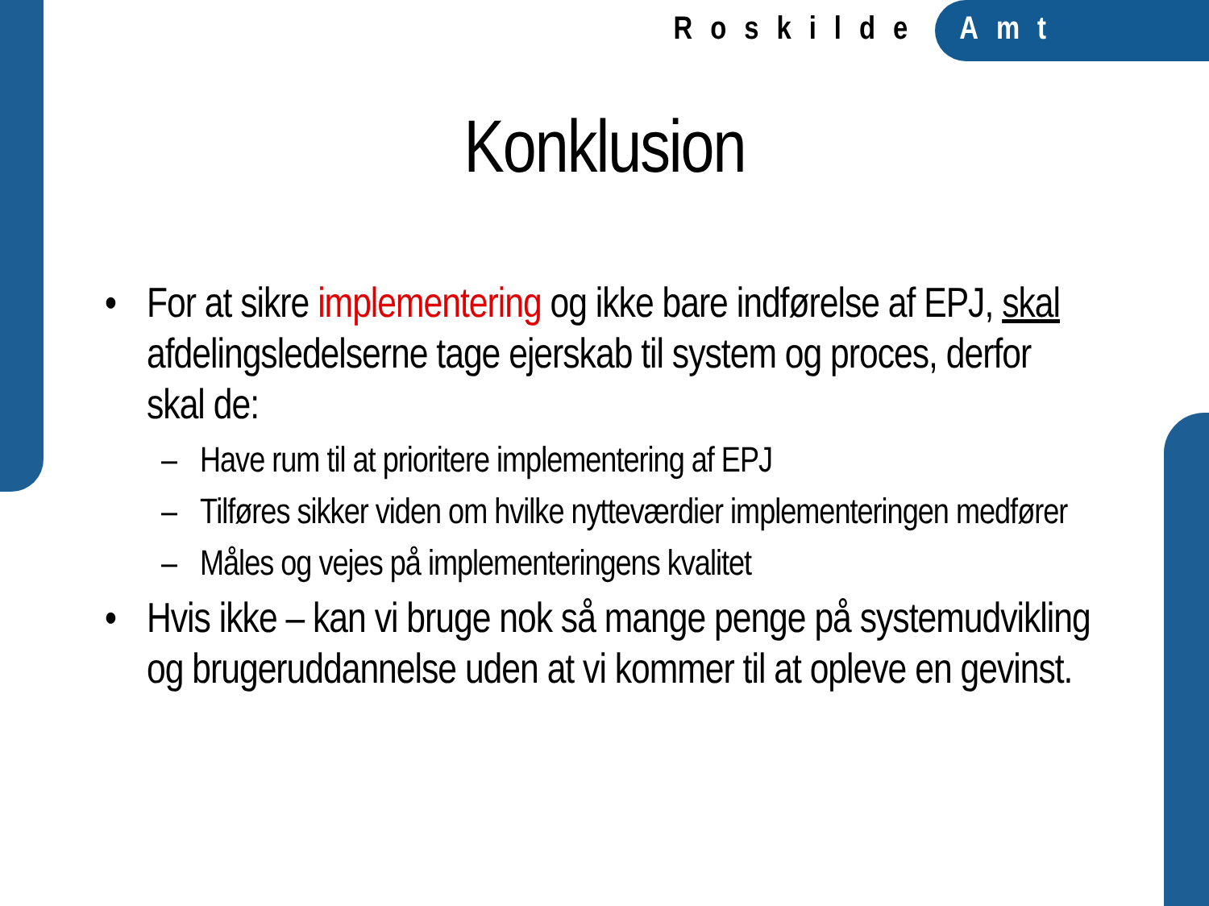Roskilde Amt
Konklusion
• For at sikre implementering og ikke bare indførelse af EPJ, skal afdelingsledelserne tage ejerskab til system og proces, derfor skal de:
– Have rum til at prioritere implementering af EPJ
– Tilføres sikker viden om hvilke nytteværdier implementeringen medfører
– Måles og vejes på implementeringens kvalitet
• Hvis ikke – kan vi bruge nok så mange penge på systemudvikling og brugeruddannelse uden at vi kommer til at opleve en gevinst.